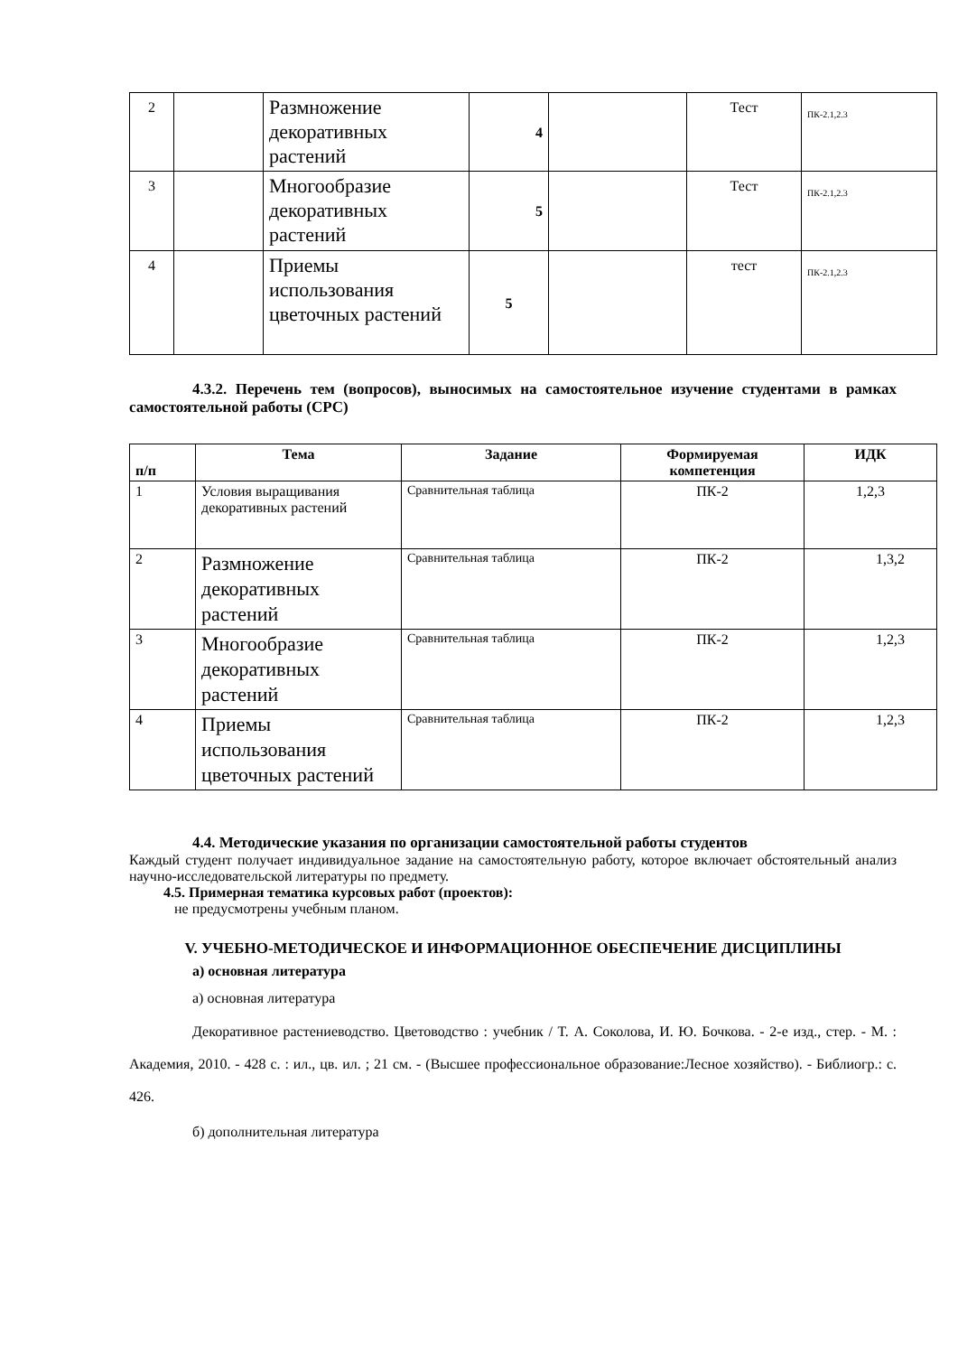| 2 | | Размножение декоративных растений | 4 | | Тест | ПК-2.1,2.3 |
| 3 | | Многообразие декоративных растений | 5 | | Тест | ПК-2.1,2.3 |
| 4 | | Приемы использования цветочных растений | 5 | | тест | ПК-2.1,2.3 |
4.3.2. Перечень тем (вопросов), выносимых на самостоятельное изучение студентами в рамках самостоятельной работы (СРС)
| п/п | Тема | Задание | Формируемая компетенция | ИДК |
| --- | --- | --- | --- | --- |
| 1 | Условия выращивания декоративных растений | Сравнительная таблица | ПК-2 | 1,2,3 |
| 2 | Размножение декоративных растений | Сравнительная таблица | ПК-2 | 1,3,2 |
| 3 | Многообразие декоративных растений | Сравнительная таблица | ПК-2 | 1,2,3 |
| 4 | Приемы использования цветочных растений | Сравнительная таблица | ПК-2 | 1,2,3 |
4.4. Методические указания по организации самостоятельной работы студентов
Каждый студент получает индивидуальное задание на самостоятельную работу, которое включает обстоятельный анализ научно-исследовательской литературы по предмету.
4.5. Примерная тематика курсовых работ (проектов):
не предусмотрены учебным планом.
V. УЧЕБНО-МЕТОДИЧЕСКОЕ И ИНФОРМАЦИОННОЕ ОБЕСПЕЧЕНИЕ ДИСЦИПЛИНЫ
а) основная литература
а) основная литература
Декоративное растениеводство. Цветоводство : учебник / Т. А. Соколова, И. Ю. Бочкова. - 2-е изд., стер. - М. : Академия, 2010. - 428 с. : ил., цв. ил. ; 21 см. - (Высшее профессиональное образование:Лесное хозяйство). - Библиогр.: с. 426.
б) дополнительная литература